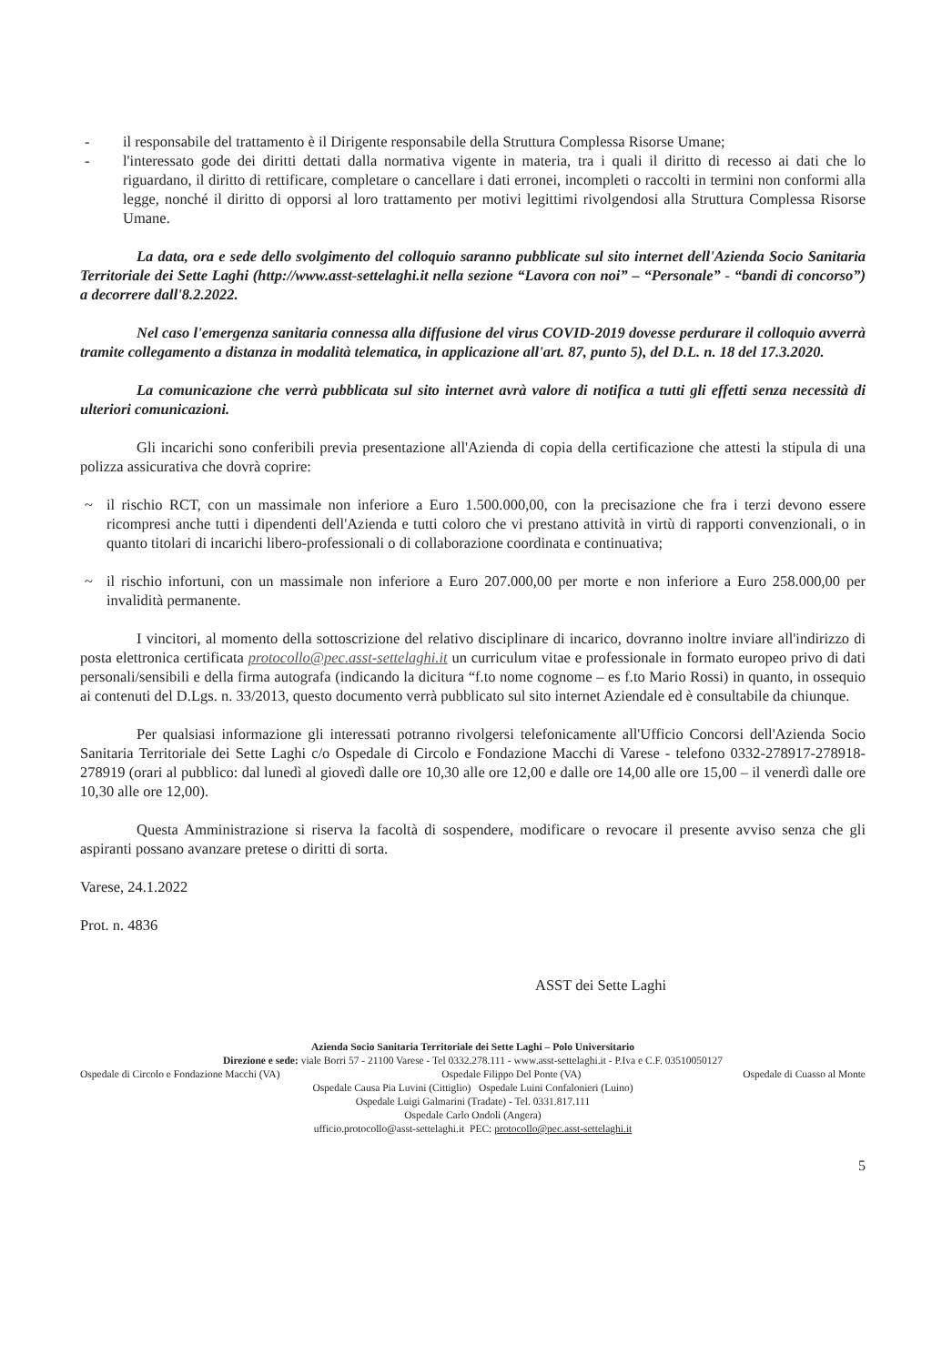- il responsabile del trattamento è il Dirigente responsabile della Struttura Complessa Risorse Umane;
- l'interessato gode dei diritti dettati dalla normativa vigente in materia, tra i quali il diritto di recesso ai dati che lo riguardano, il diritto di rettificare, completare o cancellare i dati erronei, incompleti o raccolti in termini non conformi alla legge, nonché il diritto di opporsi al loro trattamento per motivi legittimi rivolgendosi alla Struttura Complessa Risorse Umane.
La data, ora e sede dello svolgimento del colloquio saranno pubblicate sul sito internet dell'Azienda Socio Sanitaria Territoriale dei Sette Laghi (http://www.asst-settelaghi.it nella sezione “Lavora con noi” – “Personale” - “bandi di concorso”) a decorrere dall'8.2.2022.
Nel caso l'emergenza sanitaria connessa alla diffusione del virus COVID-2019 dovesse perdurare il colloquio avverrà tramite collegamento a distanza in modalità telematica, in applicazione all'art. 87, punto 5), del D.L. n. 18 del 17.3.2020.
La comunicazione che verrà pubblicata sul sito internet avrà valore di notifica a tutti gli effetti senza necessità di ulteriori comunicazioni.
Gli incarichi sono conferibili previa presentazione all'Azienda di copia della certificazione che attesti la stipula di una polizza assicurativa che dovrà coprire:
~ il rischio RCT, con un massimale non inferiore a Euro 1.500.000,00, con la precisazione che fra i terzi devono essere ricompresi anche tutti i dipendenti dell'Azienda e tutti coloro che vi prestano attività in virtù di rapporti convenzionali, o in quanto titolari di incarichi libero-professionali o di collaborazione coordinata e continuativa;
~ il rischio infortuni, con un massimale non inferiore a Euro 207.000,00 per morte e non inferiore a Euro 258.000,00 per invalidità permanente.
I vincitori, al momento della sottoscrizione del relativo disciplinare di incarico, dovranno inoltre inviare all'indirizzo di posta elettronica certificata protocollo@pec.asst-settelaghi.it un curriculum vitae e professionale in formato europeo privo di dati personali/sensibili e della firma autografa (indicando la dicitura “f.to nome cognome – es f.to Mario Rossi) in quanto, in ossequio ai contenuti del D.Lgs. n. 33/2013, questo documento verrà pubblicato sul sito internet Aziendale ed è consultabile da chiunque.
Per qualsiasi informazione gli interessati potranno rivolgersi telefonicamente all'Ufficio Concorsi dell'Azienda Socio Sanitaria Territoriale dei Sette Laghi c/o Ospedale di Circolo e Fondazione Macchi di Varese - telefono 0332-278917-278918-278919 (orari al pubblico: dal lunedì al giovedì dalle ore 10,30 alle ore 12,00 e dalle ore 14,00 alle ore 15,00 – il venerdì dalle ore 10,30 alle ore 12,00).
Questa Amministrazione si riserva la facoltà di sospendere, modificare o revocare il presente avviso senza che gli aspiranti possano avanzare pretese o diritti di sorta.
Varese, 24.1.2022
Prot. n. 4836
ASST dei Sette Laghi
Azienda Socio Sanitaria Territoriale dei Sette Laghi – Polo Universitario
Direzione e sede: viale Borri 57 - 21100 Varese - Tel 0332.278.111 - www.asst-settelaghi.it - P.Iva e C.F. 03510050127
Ospedale di Circolo e Fondazione Macchi (VA) Ospedale Filippo Del Ponte (VA) Ospedale di Cuasso al Monte
Ospedale Causa Pia Luvini (Cittiglio) Ospedale Luini Confalonieri (Luino)
Ospedale Luigi Galmarini (Tradate) - Tel. 0331.817.111
Ospedale Carlo Ondoli (Angera)
ufficio.protocollo@asst-settelaghi.it PEC: protocollo@pec.asst-settelaghi.it
5